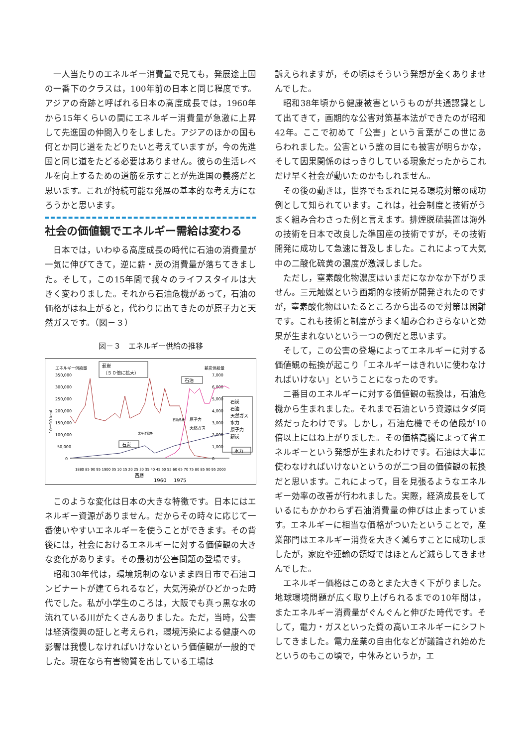一人当たりのエネルギー消費量で見ても，発展途上国の一番下のクラスは，100年前の日本と同じ程度です。アジアの奇跡と呼ばれる日本の高度成長では，1960年から15年くらいの間にエネルギー消費量が急激に上昇して先進国の仲間入りをしました。アジアのほかの国も何とか同じ道をたどりたいと考えていますが，今の先進国と同じ道をたどる必要はありません。彼らの生活レベルを向上するための道筋を示すことが先進国の義務だと思います。これが持続可能な発展の基本的な考え方になろうかと思います。
社会の価値観でエネルギー需給は変わる
日本では，いわゆる高度成長の時代に石油の消費量が一気に伸びてきて，逆に薪・炭の消費量が落ちてきました。そして，この15年間で我々のライフスタイルは大きく変わりました。それから石油危機があって，石油の価格がはね上がると，代わりに出てきたのが原子力と天然ガスです。（図－３）
図－３　エネルギー供給の推移
エネルギー供給量
薪炭供給量
薪炭
（５０倍に拡大）
350,000
300,000
250,000
200,000
150,000
100,000
50,000
0
7,000
6,000
5,000
4,000
3,000
2,000
1,000
0
10**10 kcal
石油
石炭
石油危機
太平洋戦争
原子力
天然ガス
水力
石炭
石油
天然ガス
水力
原子力
薪炭
1880 85 90 95 1900 05 10 15 20 25 30 35 40 45 50 55 60 65 70 75 80 85 90 95 2000
西暦
1960
1975
このような変化は日本の大きな特徴です。日本にはエネルギー資源がありません。だからその時々に応じて一番使いやすいエネルギーを使うことができます。その背後には，社会におけるエネルギーに対する価値観の大きな変化があります。その最初が公害問題の登場です。
昭和30年代は，環境規制のないまま四日市で石油コンビナートが建てられるなど，大気汚染がひどかった時代でした。私が小学生のころは，大阪でも真っ黒な水の流れている川がたくさんありました。ただ，当時，公害は経済復興の証しと考えられ，環境汚染による健康への影響は我慢しなければいけないという価値観が一般的でした。現在なら有害物質を出している工場は
訴えられますが，その頃はそういう発想が全くありませんでした。
昭和38年頃から健康被害というものが共通認識として出てきて，画期的な公害対策基本法ができたのが昭和42年。ここで初めて「公害」という言葉がこの世にあらわれました。公害という誰の目にも被害が明らかな，そして因果関係のはっきりしている現象だったからこれだけ早く社会が動いたのかもしれません。
その後の動きは，世界でもまれに見る環境対策の成功例として知られています。これは，社会制度と技術がうまく組み合わさった例と言えます。排煙脱硫装置は海外の技術を日本で改良した準国産の技術ですが，その技術開発に成功して急速に普及しました。これによって大気中の二酸化硫黄の濃度が激減しました。
ただし，窒素酸化物濃度はいまだになかなか下がりません。三元触媒という画期的な技術が開発されたのですが，窒素酸化物はいたるところから出るので対策は困難です。これも技術と制度がうまく組み合わさらないと効果が生まれないという一つの例だと思います。
そして，この公害の登場によってエネルギーに対する価値観の転換が起こり「エネルギーはきれいに使わなければいけない」ということになったのです。
二番目のエネルギーに対する価値観の転換は，石油危機から生まれました。それまで石油という資源はタダ同然だったわけです。しかし，石油危機でその値段が10倍以上にはね上がりました。その価格高騰によって省エネルギーという発想が生まれたわけです。石油は大事に使わなければいけないというのが二つ目の価値観の転換だと思います。これによって，目を見張るようなエネルギー効率の改善が行われました。実際，経済成長をしているにもかかわらず石油消費量の伸びは止まっています。エネルギーに相当な価格がついたということで，産業部門はエネルギー消費を大きく減らすことに成功しましたが，家庭や運輸の領域ではほとんど減らしてきませんでした。
エネルギー価格はこのあとまた大きく下がりました。地球環境問題が広く取り上げられるまでの10年間は，またエネルギー消費量がぐんぐんと伸びた時代です。そして，電力・ガスといった質の高いエネルギーにシフトしてきました。電力産業の自由化などが議論され始めたというのもこの頃で，中休みというか，エ